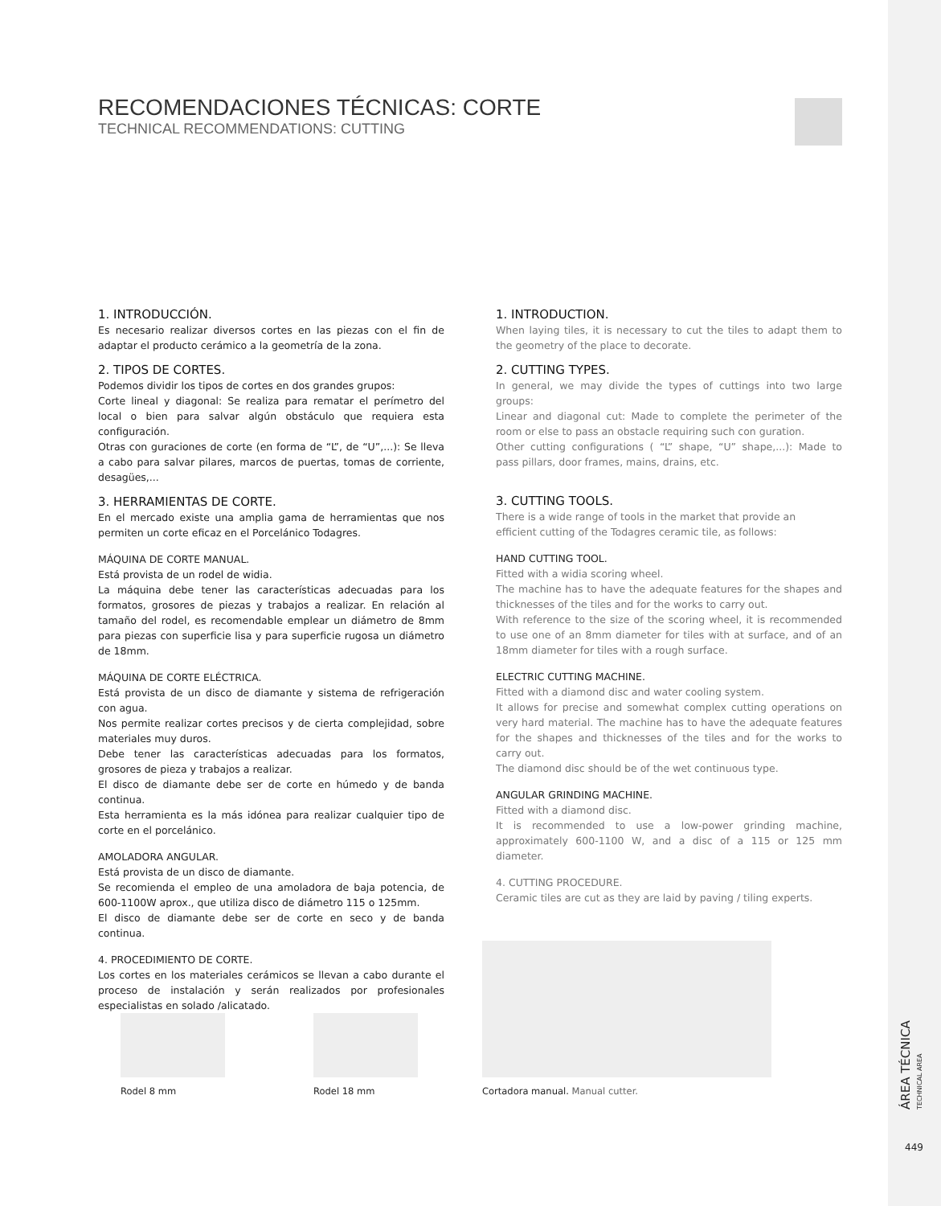RECOMENDACIONES TÉCNICAS: CORTE
TECHNICAL RECOMMENDATIONS: CUTTING
1. INTRODUCCIÓN.
Es necesario realizar diversos cortes en las piezas con el fin de adaptar el producto cerámico a la geometría de la zona.
2. TIPOS DE CORTES.
Podemos dividir los tipos de cortes en dos grandes grupos:
Corte lineal y diagonal: Se realiza para rematar el perímetro del local o bien para salvar algún obstáculo que requiera esta configuración.
Otras con guraciones de corte (en forma de “L”, de “U”,...): Se lleva a cabo para salvar pilares, marcos de puertas, tomas de corriente, desagües,...
3. HERRAMIENTAS DE CORTE.
En el mercado existe una amplia gama de herramientas que nos permiten un corte eficaz en el Porcelánico Todagres.
MÁQUINA DE CORTE MANUAL.
Está provista de un rodel de widia.
La máquina debe tener las características adecuadas para los formatos, grosores de piezas y trabajos a realizar. En relación al tamaño del rodel, es recomendable emplear un diámetro de 8mm para piezas con superficie lisa y para superficie rugosa un diámetro de 18mm.
MÁQUINA DE CORTE ELÉCTRICA.
Está provista de un disco de diamante y sistema de refrigeración con agua.
Nos permite realizar cortes precisos y de cierta complejidad, sobre materiales muy duros.
Debe tener las características adecuadas para los formatos, grosores de pieza y trabajos a realizar.
El disco de diamante debe ser de corte en húmedo y de banda continua.
Esta herramienta es la más idónea para realizar cualquier tipo de corte en el porcelánico.
AMOLADORA ANGULAR.
Está provista de un disco de diamante.
Se recomienda el empleo de una amoladora de baja potencia, de 600-1100W aprox., que utiliza disco de diámetro 115 o 125mm.
El disco de diamante debe ser de corte en seco y de banda continua.
4. PROCEDIMIENTO DE CORTE.
Los cortes en los materiales cerámicos se llevan a cabo durante el proceso de instalación y serán realizados por profesionales especialistas en solado /alicatado.
1. INTRODUCTION.
When laying tiles, it is necessary to cut the tiles to adapt them to the geometry of the place to decorate.
2. CUTTING TYPES.
In general, we may divide the types of cuttings into two large groups:
Linear and diagonal cut: Made to complete the perimeter of the room or else to pass an obstacle requiring such con guration.
Other cutting configurations ( “L” shape, “U” shape,...): Made to pass pillars, door frames, mains, drains, etc.
3. CUTTING TOOLS.
There is a wide range of tools in the market that provide an
efficient cutting of the Todagres ceramic tile, as follows:
HAND CUTTING TOOL.
Fitted with a widia scoring wheel.
The machine has to have the adequate features for the shapes and thicknesses of the tiles and for the works to carry out.
With reference to the size of the scoring wheel, it is recommended to use one of an 8mm diameter for tiles with at surface, and of an 18mm diameter for tiles with a rough surface.
ELECTRIC CUTTING MACHINE.
Fitted with a diamond disc and water cooling system.
It allows for precise and somewhat complex cutting operations on very hard material. The machine has to have the adequate features for the shapes and thicknesses of the tiles and for the works to carry out.
The diamond disc should be of the wet continuous type.
ANGULAR GRINDING MACHINE.
Fitted with a diamond disc.
It is recommended to use a low-power grinding machine, approximately 600-1100 W, and a disc of a 115 or 125 mm diameter.
4. CUTTING PROCEDURE.
Ceramic tiles are cut as they are laid by paving / tiling experts.
Rodel 8 mm
Rodel 18 mm
Cortadora manual. Manual cutter.
ÁREA TÉCNICA TECHNICAL AREA
449